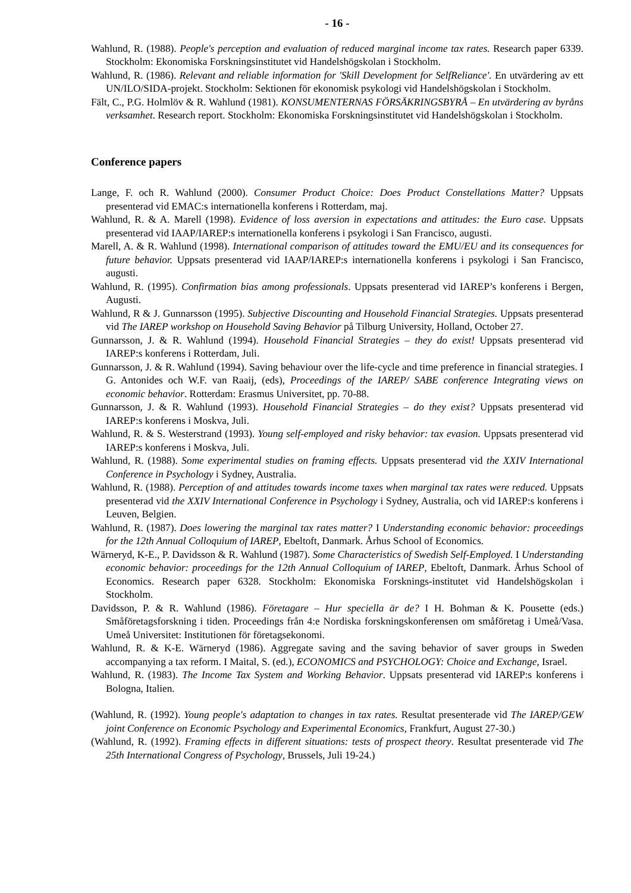- 16 -
Wahlund, R. (1988). People's perception and evaluation of reduced marginal income tax rates. Research paper 6339. Stockholm: Ekonomiska Forskningsinstitutet vid Handelshögskolan i Stockholm.
Wahlund, R. (1986). Relevant and reliable information for 'Skill Development for SelfReliance'. En utvärdering av ett UN/ILO/SIDA-projekt. Stockholm: Sektionen för ekonomisk psykologi vid Handelshögskolan i Stockholm.
Fält, C., P.G. Holmlöv & R. Wahlund (1981). KONSUMENTERNAS FÖRSÄKRINGSBYRÅ – En utvärdering av byråns verksamhet. Research report. Stockholm: Ekonomiska Forskningsinstitutet vid Handelshögskolan i Stockholm.
Conference papers
Lange, F. och R. Wahlund (2000). Consumer Product Choice: Does Product Constellations Matter? Uppsats presenterad vid EMAC:s internationella konferens i Rotterdam, maj.
Wahlund, R. & A. Marell (1998). Evidence of loss aversion in expectations and attitudes: the Euro case. Uppsats presenterad vid IAAP/IAREP:s internationella konferens i psykologi i San Francisco, augusti.
Marell, A. & R. Wahlund (1998). International comparison of attitudes toward the EMU/EU and its consequences for future behavior. Uppsats presenterad vid IAAP/IAREP:s internationella konferens i psykologi i San Francisco, augusti.
Wahlund, R. (1995). Confirmation bias among professionals. Uppsats presenterad vid IAREP’s konferens i Bergen, Augusti.
Wahlund, R & J. Gunnarsson (1995). Subjective Discounting and Household Financial Strategies. Uppsats presenterad vid The IAREP workshop on Household Saving Behavior på Tilburg University, Holland, October 27.
Gunnarsson, J. & R. Wahlund (1994). Household Financial Strategies – they do exist! Uppsats presenterad vid IAREP:s konferens i Rotterdam, Juli.
Gunnarsson, J. & R. Wahlund (1994). Saving behaviour over the life-cycle and time preference in financial strategies. I G. Antonides och W.F. van Raaij, (eds), Proceedings of the IAREP/ SABE conference Integrating views on economic behavior. Rotterdam: Erasmus Universitet, pp. 70-88.
Gunnarsson, J. & R. Wahlund (1993). Household Financial Strategies – do they exist? Uppsats presenterad vid IAREP:s konferens i Moskva, Juli.
Wahlund, R. & S. Westerstrand (1993). Young self-employed and risky behavior: tax evasion. Uppsats presenterad vid IAREP:s konferens i Moskva, Juli.
Wahlund, R. (1988). Some experimental studies on framing effects. Uppsats presenterad vid the XXIV International Conference in Psychology i Sydney, Australia.
Wahlund, R. (1988). Perception of and attitudes towards income taxes when marginal tax rates were reduced. Uppsats presenterad vid the XXIV International Conference in Psychology i Sydney, Australia, och vid IAREP:s konferens i Leuven, Belgien.
Wahlund, R. (1987). Does lowering the marginal tax rates matter? I Understanding economic behavior: proceedings for the 12th Annual Colloquium of IAREP, Ebeltoft, Danmark. Århus School of Economics.
Wärneryd, K-E., P. Davidsson & R. Wahlund (1987). Some Characteristics of Swedish Self-Employed. I Understanding economic behavior: proceedings for the 12th Annual Colloquium of IAREP, Ebeltoft, Danmark. Århus School of Economics. Research paper 6328. Stockholm: Ekonomiska Forsknings-institutet vid Handelshögskolan i Stockholm.
Davidsson, P. & R. Wahlund (1986). Företagare – Hur speciella är de? I H. Bohman & K. Pousette (eds.) Småföretagsforskning i tiden. Proceedings från 4:e Nordiska forskningskonferensen om småföretag i Umeå/Vasa. Umeå Universitet: Institutionen för företagsekonomi.
Wahlund, R. & K-E. Wärneryd (1986). Aggregate saving and the saving behavior of saver groups in Sweden accompanying a tax reform. I Maital, S. (ed.), ECONOMICS and PSYCHOLOGY: Choice and Exchange, Israel.
Wahlund, R. (1983). The Income Tax System and Working Behavior. Uppsats presenterad vid IAREP:s konferens i Bologna, Italien.
(Wahlund, R. (1992). Young people's adaptation to changes in tax rates. Resultat presenterade vid The IAREP/GEW joint Conference on Economic Psychology and Experimental Economics, Frankfurt, August 27-30.)
(Wahlund, R. (1992). Framing effects in different situations: tests of prospect theory. Resultat presenterade vid The 25th International Congress of Psychology, Brussels, Juli 19-24.)